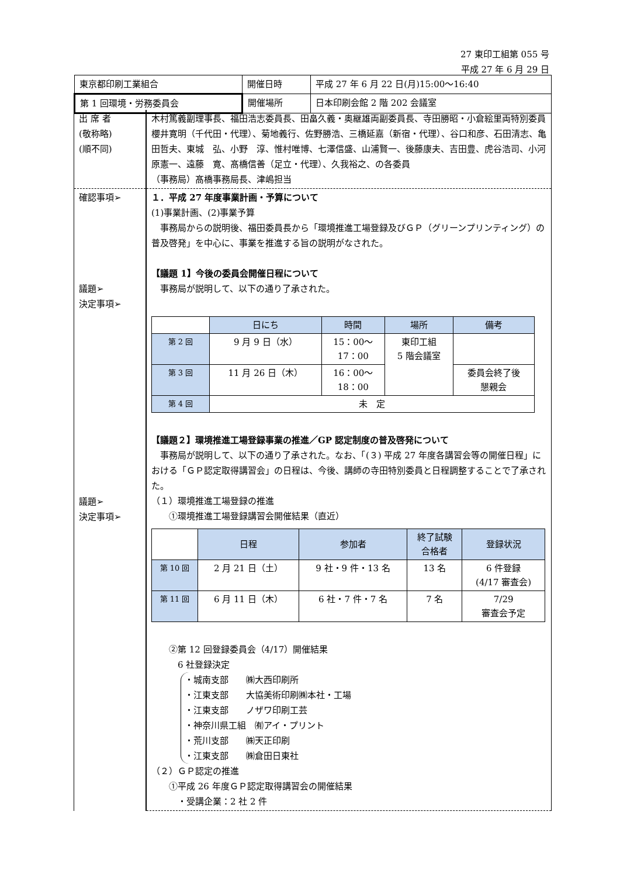27 東印工組第 055 号
平成 27 年 6 月 29 日
| 東京都印刷工業組合 | 開催日時 | 平成 27 年 6 月 22 日(月)15:00～16:40 |
| 第 1 回環境・労務委員会 | 開催場所 | 日本印刷会館 2 階 202 会議室 |
| 出 席 者 (敬称略) (順不同) | 木村篤義副理事長、福田浩志委員長、田畠久義・奥継雄両副委員長、寺田勝昭・小倉絵里両特別委員 櫻井寛明（千代田・代理）、菊地義行、佐野勝浩、三橋延嘉（新宿・代理）、谷口和彦、石田清志、亀田哲夫、東城 弘、小野 淳、惟村唯博、七澤信盛、山浦賢一、後藤康夫、吉田豊、虎谷浩司、小河原憲一、遠藤 寛、髙橋信善（足立・代理）、久我裕之、の各委員 （事務局）髙橋事務局長、津嶋担当 |
| 確認事項➢ 議題➢ 決定事項➢ 議題➢ 決定事項➢ | １．平成 27 年度事業計画・予算について (1)事業計画、(2)事業予算 事務局からの説明後、福田委員長から「環境推進工場登録及びＧＰ（グリーンプリンティング）の普及啓発」を中心に、事業を推進する旨の説明がなされた。 【議題 1】今後の委員会開催日程について 事務局が説明して、以下の通り了承された。 / / 日にち / 時間 / 場所 / 備考 / / --- / --- / --- / --- / --- / / 第 2 回 / 9 月 9 日（水） / 15：00～ 17：00 / 東印工組 5 階会議室 / / / 第 3 回 / 11 月 26 日（木） / 16：00～ 18：00 / / 委員会終了後 懇親会 / / 第 4 回 / 未 定 / / / / 【議題２】環境推進工場登録事業の推進／GP 認定制度の普及啓発について 事務局が説明して、以下の通り了承された。なお、「(３) 平成 27 年度各講習会等の開催日程」における「ＧＰ認定取得講習会」の日程は、今後、講師の寺田特別委員と日程調整することで了承された。 （１）環境推進工場登録の推進 ①環境推進工場登録講習会開催結果（直近） / / 日程 / 参加者 / 終了試験 合格者 / 登録状況 / / --- / --- / --- / --- / --- / / 第 10 回 / 2 月 21 日（土） / 9 社・9 件・13 名 / 13 名 / 6 件登録 (4/17 審査会) / / 第 11 回 / 6 月 11 日（木） / 6 社・7 件・7 名 / 7 名 / 7/29 審査会予定 / ②第 12 回登録委員会（4/17）開催結果 6 社登録決定 ・城南支部 ㈱大西印刷所 ・江東支部 大協美術印刷㈱本社・工場 ・江東支部 ノザワ印刷工芸 ・神奈川県工組 ㈲アイ・プリント ・荒川支部 ㈱天正印刷 ・江東支部 ㈱倉田日東社 （２）ＧＰ認定の推進 ①平成 26 年度ＧＰ認定取得講習会の開催結果 ・受講企業：2 社 2 件 |